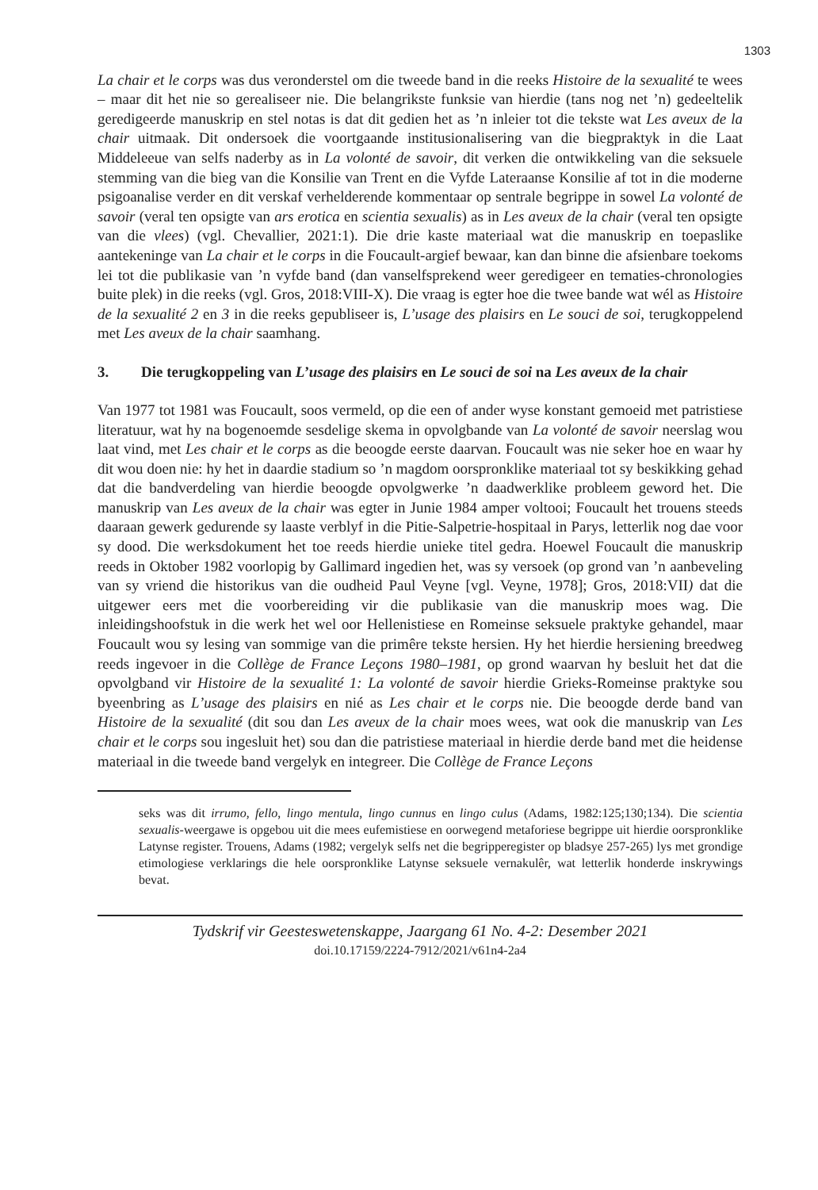1303
La chair et le corps was dus veronderstel om die tweede band in die reeks Histoire de la sexualité te wees – maar dit het nie so gerealiseer nie. Die belangrikste funksie van hierdie (tans nog net ’n) gedeeltelik geredigeerde manuskrip en stel notas is dat dit gedien het as ’n inleier tot die tekste wat Les aveux de la chair uitmaak. Dit ondersoek die voortgaande institusionalisering van die biegpraktyk in die Laat Middeleeue van selfs naderby as in La volonté de savoir, dit verken die ontwikkeling van die seksuele stemming van die bieg van die Konsilie van Trent en die Vyfde Lateraanse Konsilie af tot in die moderne psigoanalise verder en dit verskaf verhelderende kommentaar op sentrale begrippe in sowel La volonté de savoir (veral ten opsigte van ars erotica en scientia sexualis) as in Les aveux de la chair (veral ten opsigte van die vlees) (vgl. Chevallier, 2021:1). Die drie kaste materiaal wat die manuskrip en toepaslike aantekeninge van La chair et le corps in die Foucault-argief bewaar, kan dan binne die afsienbare toekoms lei tot die publikasie van ’n vyfde band (dan vanselfsprekend weer geredigeer en tematies-chronologies buite plek) in die reeks (vgl. Gros, 2018:VIII-X). Die vraag is egter hoe die twee bande wat wél as Histoire de la sexualité 2 en 3 in die reeks gepubliseer is, L’usage des plaisirs en Le souci de soi, terugkoppelend met Les aveux de la chair saamhang.
3. Die terugkoppeling van L’usage des plaisirs en Le souci de soi na Les aveux de la chair
Van 1977 tot 1981 was Foucault, soos vermeld, op die een of ander wyse konstant gemoeid met patristiese literatuur, wat hy na bogenoemde sesdelige skema in opvolgbande van La volonté de savoir neerslag wou laat vind, met Les chair et le corps as die beoogde eerste daarvan. Foucault was nie seker hoe en waar hy dit wou doen nie: hy het in daardie stadium so ’n magdom oorspronklike materiaal tot sy beskikking gehad dat die bandverdeling van hierdie beoogde opvolgwerke ’n daadwerklike probleem geword het. Die manuskrip van Les aveux de la chair was egter in Junie 1984 amper voltooi; Foucault het trouens steeds daaraan gewerk gedurende sy laaste verblyf in die Pitie-Salpetrie-hospitaal in Parys, letterlik nog dae voor sy dood. Die werksdokument het toe reeds hierdie unieke titel gedra. Hoewel Foucault die manuskrip reeds in Oktober 1982 voorlopig by Gallimard ingedien het, was sy versoek (op grond van ’n aanbeveling van sy vriend die historikus van die oudheid Paul Veyne [vgl. Veyne, 1978]; Gros, 2018:VII) dat die uitgewer eers met die voorbereiding vir die publikasie van die manuskrip moes wag. Die inleidingshoofstuk in die werk het wel oor Hellenistiese en Romeinse seksuele praktyke gehandel, maar Foucault wou sy lesing van sommige van die primêre tekste hersien. Hy het hierdie hersiening breedweg reeds ingevoer in die Collège de France Leçons 1980–1981, op grond waarvan hy besluit het dat die opvolgband vir Histoire de la sexualité 1: La volonté de savoir hierdie Grieks-Romeinse praktyke sou byeenbring as L’usage des plaisirs en nié as Les chair et le corps nie. Die beoogde derde band van Histoire de la sexualité (dit sou dan Les aveux de la chair moes wees, wat ook die manuskrip van Les chair et le corps sou ingesluit het) sou dan die patristiese materiaal in hierdie derde band met die heidense materiaal in die tweede band vergelyk en integreer. Die Collège de France Leçons
seks was dit irrumo, fello, lingo mentula, lingo cunnus en lingo culus (Adams, 1982:125;130;134). Die scientia sexualis-weergawe is opgebou uit die mees eufemistiese en oorwegend metaforiese begrippe uit hierdie oorspronklike Latynse register. Trouens, Adams (1982; vergelyk selfs net die begripperegister op bladsye 257-265) lys met grondige etimologiese verklarings die hele oorspronklike Latynse seksuele vernakulêr, wat letterlik honderde inskrywings bevat.
Tydskrif vir Geesteswetenskappe, Jaargang 61 No. 4-2: Desember 2021
doi.10.17159/2224-7912/2021/v61n4-2a4